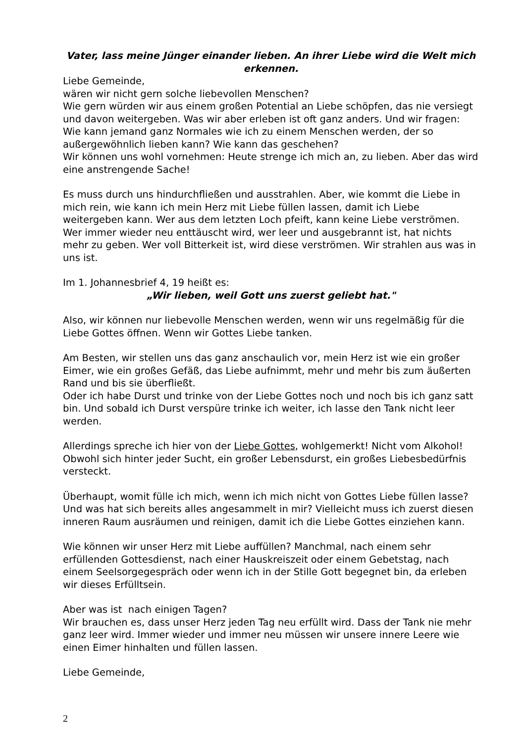Vater, lass meine Jünger einander lieben. An ihrer Liebe wird die Welt mich erkennen.
Liebe Gemeinde,
wären wir nicht gern solche liebevollen Menschen?
Wie gern würden wir aus einem großen Potential an Liebe schöpfen, das nie versiegt und davon weitergeben. Was wir aber erleben ist oft ganz anders. Und wir fragen: Wie kann jemand ganz Normales wie ich zu einem Menschen werden, der so außergewöhnlich lieben kann? Wie kann das geschehen?
Wir können uns wohl vornehmen: Heute strenge ich mich an, zu lieben. Aber das wird eine anstrengende Sache!
Es muss durch uns hindurchfließen und ausstrahlen. Aber, wie kommt die Liebe in mich rein, wie kann ich mein Herz mit Liebe füllen lassen, damit ich Liebe weitergeben kann. Wer aus dem letzten Loch pfeift, kann keine Liebe verströmen. Wer immer wieder neu enttäuscht wird, wer leer und ausgebrannt ist, hat nichts mehr zu geben. Wer voll Bitterkeit ist, wird diese verströmen. Wir strahlen aus was in uns ist.
Im 1. Johannesbrief 4, 19 heißt es:
„Wir lieben, weil Gott uns zuerst geliebt hat."
Also, wir können nur liebevolle Menschen werden, wenn wir uns regelmäßig für die Liebe Gottes öffnen. Wenn wir Gottes Liebe tanken.
Am Besten, wir stellen uns das ganz anschaulich vor, mein Herz ist wie ein großer Eimer, wie ein großes Gefäß, das Liebe aufnimmt, mehr und mehr bis zum äußerten Rand und bis sie überfließt.
Oder ich habe Durst und trinke von der Liebe Gottes noch und noch bis ich ganz satt bin. Und sobald ich Durst verspüre trinke ich weiter, ich lasse den Tank nicht leer werden.
Allerdings spreche ich hier von der Liebe Gottes, wohlgemerkt! Nicht vom Alkohol! Obwohl sich hinter jeder Sucht, ein großer Lebensdurst, ein großes Liebesbedürfnis versteckt.
Überhaupt, womit fülle ich mich, wenn ich mich nicht von Gottes Liebe füllen lasse? Und was hat sich bereits alles angesammelt in mir? Vielleicht muss ich zuerst diesen inneren Raum ausräumen und reinigen, damit ich die Liebe Gottes einziehen kann.
Wie können wir unser Herz mit Liebe auffüllen? Manchmal, nach einem sehr erfüllenden Gottesdienst, nach einer Hauskreiszeit oder einem Gebetstag, nach einem Seelsorgegespräch oder wenn ich in der Stille Gott begegnet bin, da erleben wir dieses Erfülltsein.
Aber was ist nach einigen Tagen?
Wir brauchen es, dass unser Herz jeden Tag neu erfüllt wird. Dass der Tank nie mehr ganz leer wird. Immer wieder und immer neu müssen wir unsere innere Leere wie einen Eimer hinhalten und füllen lassen.
Liebe Gemeinde,
2